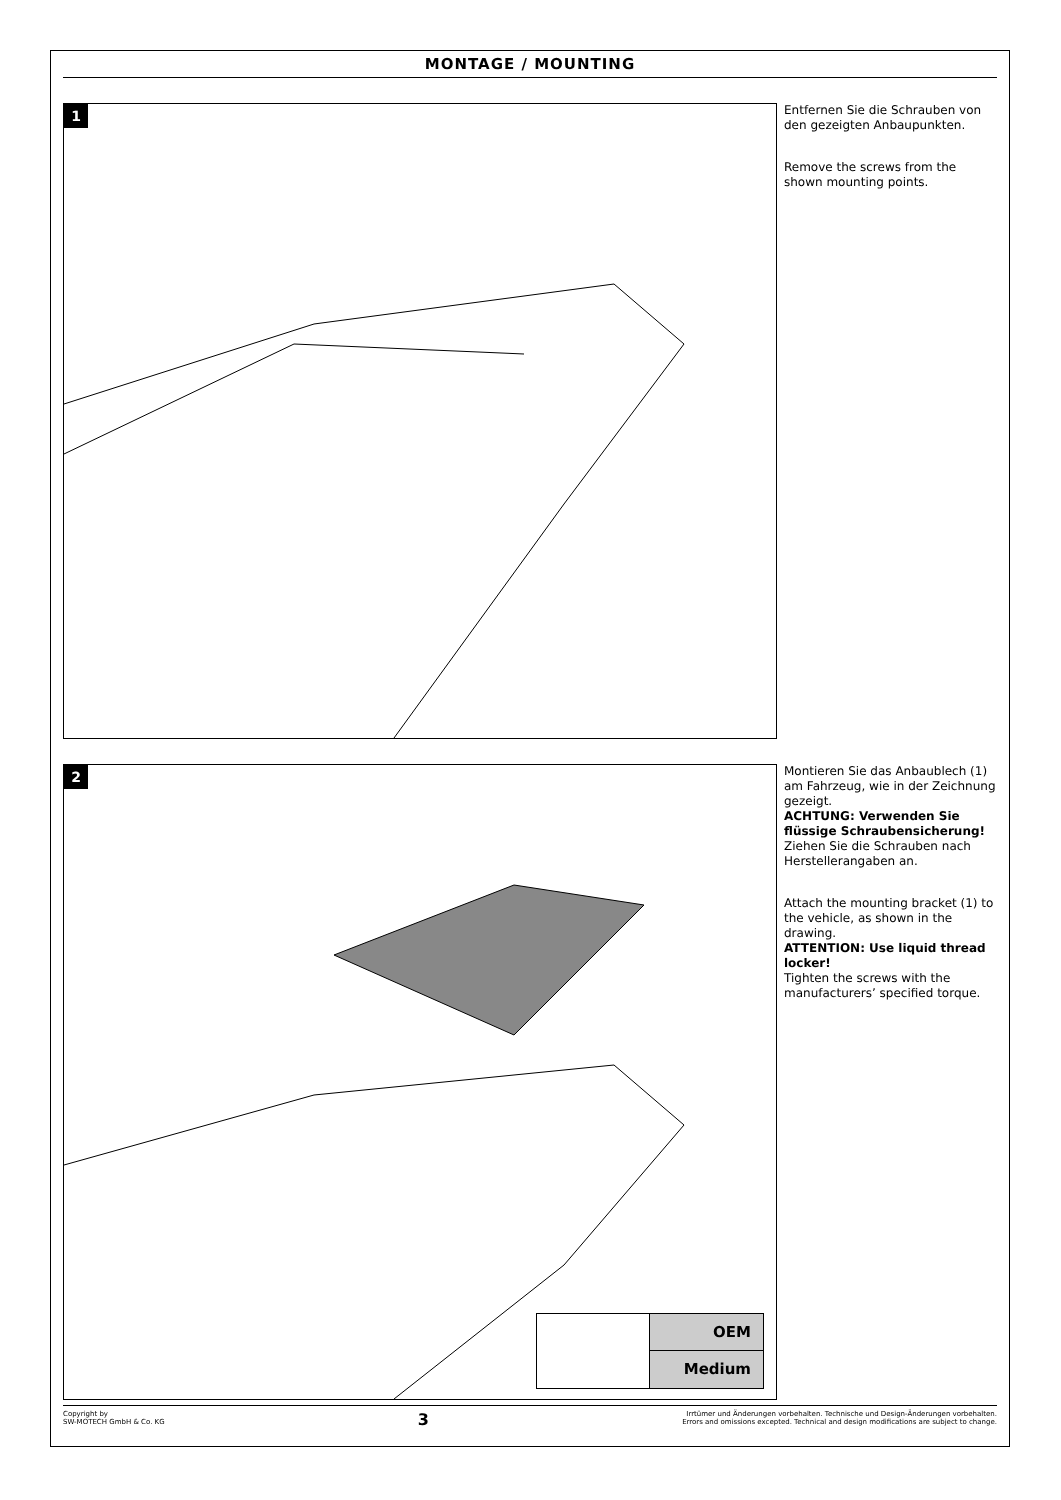MONTAGE / MOUNTING
1
Entfernen Sie die Schrauben von den gezeigten Anbaupunkten.
Remove the screws from the shown mounting points.
2
OEM
Medium
Montieren Sie das Anbaublech (1) am Fahrzeug, wie in der Zeichnung gezeigt.
ACHTUNG: Verwenden Sie flüssige Schraubensicherung!
Ziehen Sie die Schrauben nach Herstellerangaben an.
Attach the mounting bracket (1) to the vehicle, as shown in the drawing.
ATTENTION: Use liquid thread locker!
Tighten the screws with the manufacturers’ specified torque.
Copyright by
SW-MOTECH GmbH & Co. KG
3
Irrtümer und Änderungen vorbehalten. Technische und Design-Änderungen vorbehalten.
Errors and omissions excepted. Technical and design modifications are subject to change.